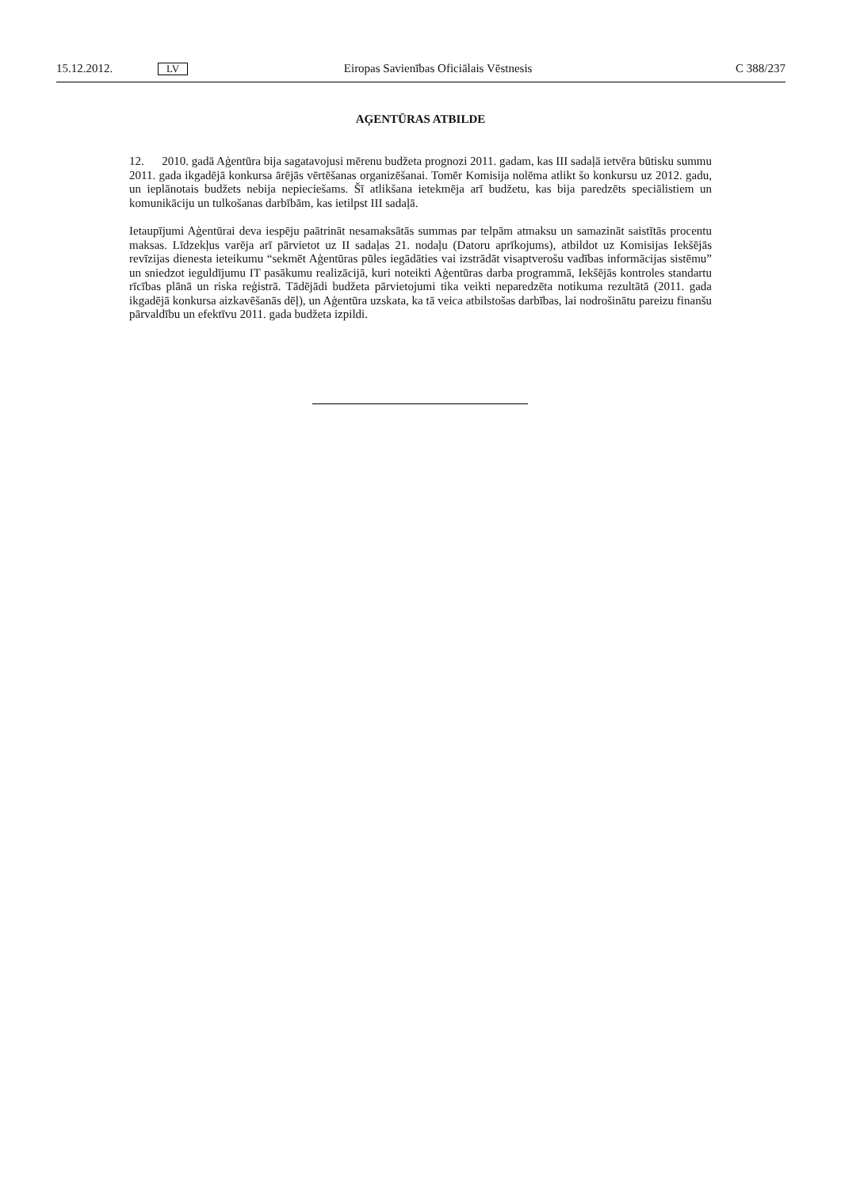15.12.2012. LV Eiropas Savienības Oficiālais Vēstnesis C 388/237
AĢENTŪRAS ATBILDE
12. 2010. gadā Aģentūra bija sagatavojusi mērenu budžeta prognozi 2011. gadam, kas III sadaļā ietvēra būtisku summu 2011. gada ikgadējā konkursa ārējās vērtēšanas organizēšanai. Tomēr Komisija nolēma atlikt šo konkursu uz 2012. gadu, un ieplānotais budžets nebija nepieciešams. Šī atlikšana ietekmēja arī budžetu, kas bija paredzēts speciālistiem un komunikāciju un tulkošanas darbībām, kas ietilpst III sadaļā.
Ietaupījumi Aģentūrai deva iespēju paātrināt nesamaksātās summas par telpām atmaksu un samazināt saistītās procentu maksas. Līdzekļus varēja arī pārvietot uz II sadaļas 21. nodaļu (Datoru aprīkojums), atbildot uz Komisijas Iekšējās revīzijas dienesta ieteikumu “sekmēt Aģentūras pūles iegādāties vai izstrādāt visaptverošu vadības informācijas sistēmu” un sniedzot ieguldījumu IT pasākumu realizācijā, kuri noteikti Aģentūras darba programmā, Iekšējās kontroles standartu rīcības plānā un riska reģistrā. Tādējādi budžeta pārvietojumi tika veikti neparedzēta notikuma rezultātā (2011. gada ikgadējā konkursa aizkavēšanās dēļ), un Aģentūra uzskata, ka tā veica atbilstošas darbības, lai nodrošinātu pareizu finanšu pārvaldību un efektīvu 2011. gada budžeta izpildi.